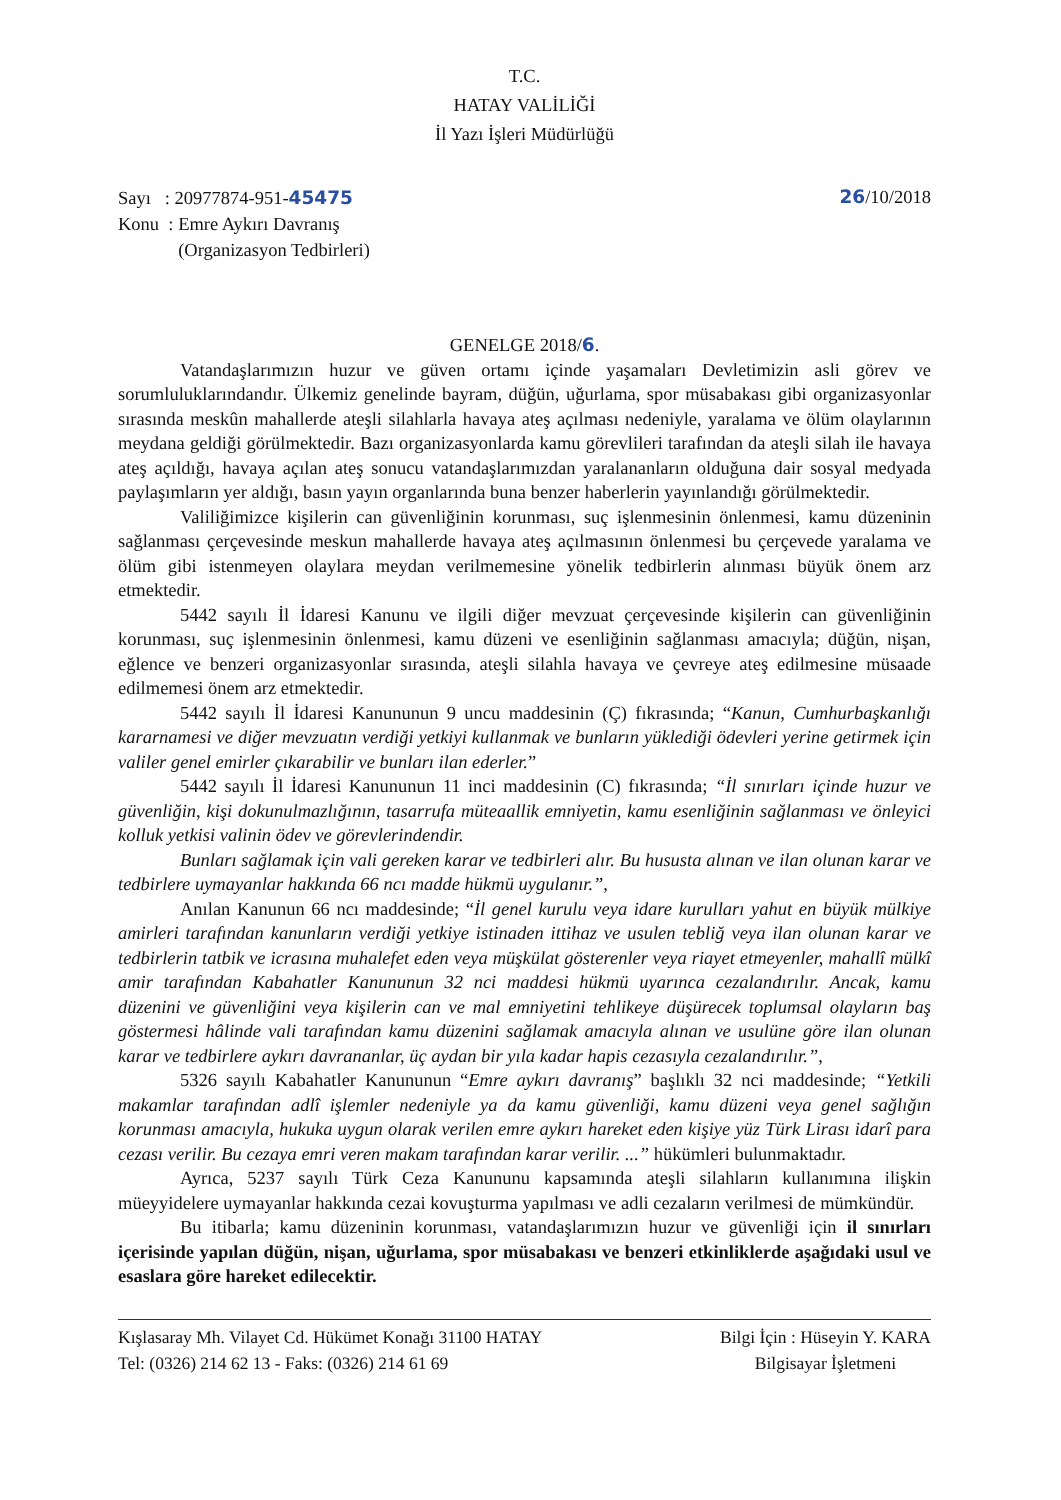T.C.
HATAY VALİLİĞİ
İl Yazı İşleri Müdürlüğü
Sayı : 20977874-951-45475
Konu : Emre Aykırı Davranış
(Organizasyon Tedbirleri)
26/10/2018
GENELGE 2018/6.
Vatandaşlarımızın huzur ve güven ortamı içinde yaşamaları Devletimizin asli görev ve sorumluluklarındandır. Ülkemiz genelinde bayram, düğün, uğurlama, spor müsabakası gibi organizasyonlar sırasında meskûn mahallerde ateşli silahlarla havaya ateş açılması nedeniyle, yaralama ve ölüm olaylarının meydana geldiği görülmektedir. Bazı organizasyonlarda kamu görevlileri tarafından da ateşli silah ile havaya ateş açıldığı, havaya açılan ateş sonucu vatandaşlarımızdan yaralananların olduğuna dair sosyal medyada paylaşımların yer aldığı, basın yayın organlarında buna benzer haberlerin yayınlandığı görülmektedir.
Valiliğimizce kişilerin can güvenliğinin korunması, suç işlenmesinin önlenmesi, kamu düzeninin sağlanması çerçevesinde meskun mahallerde havaya ateş açılmasının önlenmesi bu çerçevede yaralama ve ölüm gibi istenmeyen olaylara meydan verilmemesine yönelik tedbirlerin alınması büyük önem arz etmektedir.
5442 sayılı İl İdaresi Kanunu ve ilgili diğer mevzuat çerçevesinde kişilerin can güvenliğinin korunması, suç işlenmesinin önlenmesi, kamu düzeni ve esenliğinin sağlanması amacıyla; düğün, nişan, eğlence ve benzeri organizasyonlar sırasında, ateşli silahla havaya ve çevreye ateş edilmesine müsaade edilmemesi önem arz etmektedir.
5442 sayılı İl İdaresi Kanununun 9 uncu maddesinin (Ç) fıkrasında; “Kanun, Cumhurbaşkanlığı kararnamesi ve diğer mevzuatın verdiği yetkiyi kullanmak ve bunların yüklediği ödevleri yerine getirmek için valiler genel emirler çıkarabilir ve bunları ilan ederler.”
5442 sayılı İl İdaresi Kanununun 11 inci maddesinin (C) fıkrasında; “İl sınırları içinde huzur ve güvenliğin, kişi dokunulmazlığının, tasarrufa müteaallik emniyetin, kamu esenliğinin sağlanması ve önleyici kolluk yetkisi valinin ödev ve görevlerindendir.
Bunları sağlamak için vali gereken karar ve tedbirleri alır. Bu hususta alınan ve ilan olunan karar ve tedbirlere uymayanlar hakkında 66 ncı madde hükmü uygulanır.”,
Anılan Kanunun 66 ncı maddesinde; “İl genel kurulu veya idare kurulları yahut en büyük mülkiye amirleri tarafından kanunların verdiği yetkiye istinaden ittihaz ve usulen tebliğ veya ilan olunan karar ve tedbirlerin tatbik ve icrasına muhalefet eden veya müşkülat gösterenler veya riayet etmeyenler, mahallî mülkî amir tarafından Kabahatler Kanununun 32 nci maddesi hükmü uyarınca cezalandırılır. Ancak, kamu düzenini ve güvenliğini veya kişilerin can ve mal emniyetini tehlikeye düşürecek toplumsal olayların baş göstermesi hâlinde vali tarafından kamu düzenini sağlamak amacıyla alınan ve usulüne göre ilan olunan karar ve tedbirlere aykırı davrananlar, üç aydan bir yıla kadar hapis cezasıyla cezalandırılır.”,
5326 sayılı Kabahatler Kanununun “Emre aykırı davranış” başlıklı 32 nci maddesinde; “Yetkili makamlar tarafından adlî işlemler nedeniyle ya da kamu güvenliği, kamu düzeni veya genel sağlığın korunması amacıyla, hukuka uygun olarak verilen emre aykırı hareket eden kişiye yüz Türk Lirası idarî para cezası verilir. Bu cezaya emri veren makam tarafından karar verilir. ...” hükümleri bulunmaktadır.
Ayrıca, 5237 sayılı Türk Ceza Kanununu kapsamında ateşli silahların kullanımına ilişkin müeyyidelere uymayanlar hakkında cezai kovuşturma yapılması ve adli cezaların verilmesi de mümkündür.
Bu itibarla; kamu düzeninin korunması, vatandaşlarımızın huzur ve güvenliği için il sınırları içerisinde yapılan düğün, nişan, uğurlama, spor müsabakası ve benzeri etkinliklerde aşağıdaki usul ve esaslara göre hareket edilecektir.
Kışlasaray Mh. Vilayet Cd. Hükümet Konağı 31100 HATAY
Tel: (0326) 214 62 13 - Faks: (0326) 214 61 69
Bilgi İçin : Hüseyin Y. KARA
Bilgisayar İşletmeni